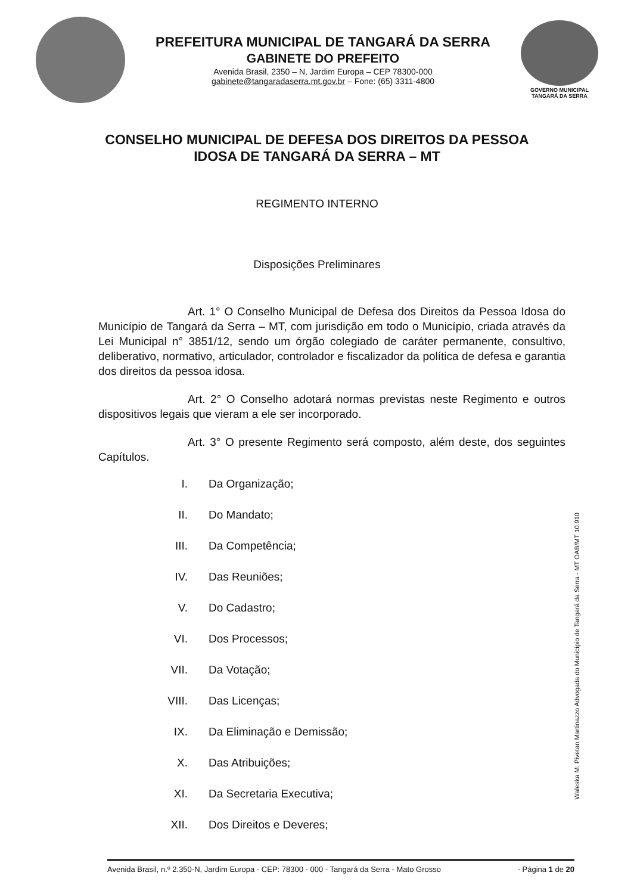PREFEITURA MUNICIPAL DE TANGARÁ DA SERRA
GABINETE DO PREFEITO
Avenida Brasil, 2350 – N, Jardim Europa – CEP 78300-000
gabinete@tangaradaserra.mt.gov.br – Fone: (65) 3311-4800
GOVERNO MUNICIPAL
TANGARÁ DA SERRA
CONSELHO MUNICIPAL DE DEFESA DOS DIREITOS DA PESSOA
IDOSA DE TANGARÁ DA SERRA – MT
REGIMENTO INTERNO
Disposições Preliminares
Art. 1° O Conselho Municipal de Defesa dos Direitos da Pessoa Idosa do Município de Tangará da Serra – MT, com jurisdição em todo o Município, criada através da Lei Municipal n° 3851/12, sendo um órgão colegiado de caráter permanente, consultivo, deliberativo, normativo, articulador, controlador e fiscalizador da política de defesa e garantia dos direitos da pessoa idosa.
Art. 2° O Conselho adotará normas previstas neste Regimento e outros dispositivos legais que vieram a ele ser incorporado.
Art. 3° O presente Regimento será composto, além deste, dos seguintes Capítulos.
I. Da Organização;
II. Do Mandato;
III. Da Competência;
IV. Das Reuniões;
V. Do Cadastro;
VI. Dos Processos;
VII. Da Votação;
VIII. Das Licenças;
IX. Da Eliminação e Demissão;
X. Das Atribuições;
XI. Da Secretaria Executiva;
XII. Dos Direitos e Deveres;
Waleska M. Pivetan Martinazzo Advogada do Município de Tangará da Serra - MT OAB/MT 10.910
Avenida Brasil, n.º 2.350-N, Jardim Europa - CEP: 78300 - 000 - Tangará da Serra - Mato Grosso - Página 1 de 20